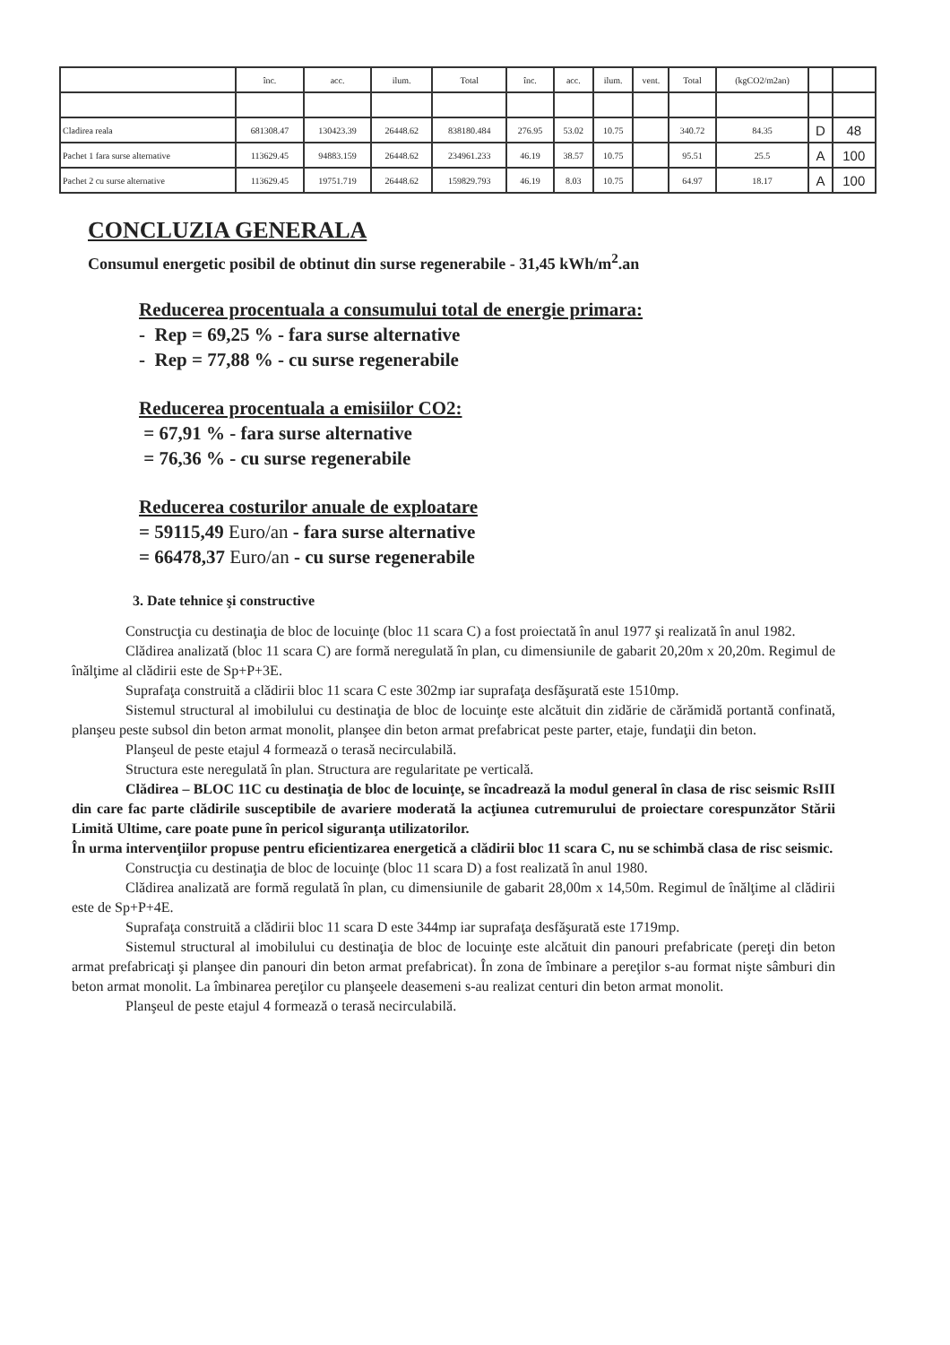| | înc. | acc. | ilum. | Total | înc. | acc. | ilum. | vent. | Total | (kgCO2/m2an) | | |
| --- | --- | --- | --- | --- | --- | --- | --- | --- | --- | --- | --- | --- |
| Cladirea reala | 681308.47 | 130423.39 | 26448.62 | 838180.484 | 276.95 | 53.02 | 10.75 | | 340.72 | 84.35 | D | 48 |
| Pachet 1 fara surse alternative | 113629.45 | 94883.159 | 26448.62 | 234961.233 | 46.19 | 38.57 | 10.75 | | 95.51 | 25.5 | A | 100 |
| Pachet 2 cu surse alternative | 113629.45 | 19751.719 | 26448.62 | 159829.793 | 46.19 | 8.03 | 10.75 | | 64.97 | 18.17 | A | 100 |
CONCLUZIA GENERALA
Consumul energetic posibil de obtinut din surse regenerabile - 31,45 kWh/m<sup>2</sup>.an
Reducerea procentuala a consumului total de energie primara:
- Rep = 69,25 % - fara surse alternative
- Rep = 77,88 % - cu surse regenerabile
Reducerea procentuala a emisiilor CO2:
= 67,91 % - fara surse alternative
= 76,36 % - cu surse regenerabile
Reducerea costurilor anuale de exploatare
= 59115,49 Euro/an - fara surse alternative
= 66478,37 Euro/an - cu surse regenerabile
3. Date tehnice şi constructive
Construcţia cu destinaţia de bloc de locuinţe (bloc 11 scara C) a fost proiectată în anul 1977 şi realizată în anul 1982.
Clădirea analizată (bloc 11 scara C) are formă neregulată în plan, cu dimensiunile de gabarit 20,20m x 20,20m. Regimul de înălţime al clădirii este de Sp+P+3E.
Suprafaţa construită a clădirii bloc 11 scara C este 302mp iar suprafaţa desfăşurată este 1510mp.
Sistemul structural al imobilului cu destinaţia de bloc de locuinţe este alcătuit din zidărie de cărămidă portantă confinată, planşeu peste subsol din beton armat monolit, planşee din beton armat prefabricat peste parter, etaje, fundaţii din beton.
Planşeul de peste etajul 4 formează o terasă necirculabilă.
Structura este neregulată în plan. Structura are regularitate pe verticală.
Clădirea – BLOC 11C cu destinaţia de bloc de locuinţe, se încadrează la modul general în clasa de risc seismic RsIII din care fac parte clădirile susceptibile de avariere moderată la acţiunea cutremurului de proiectare corespunzător Stării Limită Ultime, care poate pune în pericol siguranţa utilizatorilor.
În urma intervenţiilor propuse pentru eficientizarea energetică a clădirii bloc 11 scara C, nu se schimbă clasa de risc seismic.
Construcţia cu destinaţia de bloc de locuinţe (bloc 11 scara D) a fost realizată în anul 1980.
Clădirea analizată are formă regulată în plan, cu dimensiunile de gabarit 28,00m x 14,50m. Regimul de înălţime al clădirii este de Sp+P+4E.
Suprafaţa construită a clădirii bloc 11 scara D este 344mp iar suprafaţa desfăşurată este 1719mp.
Sistemul structural al imobilului cu destinaţia de bloc de locuinţe este alcătuit din panouri prefabricate (pereţi din beton armat prefabricaţi şi planşee din panouri din beton armat prefabricat). În zona de îmbinare a pereţilor s-au format nişte sâmburi din beton armat monolit. La îmbinarea pereţilor cu planşeele deasemeni s-au realizat centuri din beton armat monolit.
Planşeul de peste etajul 4 formează o terasă necirculabilă.